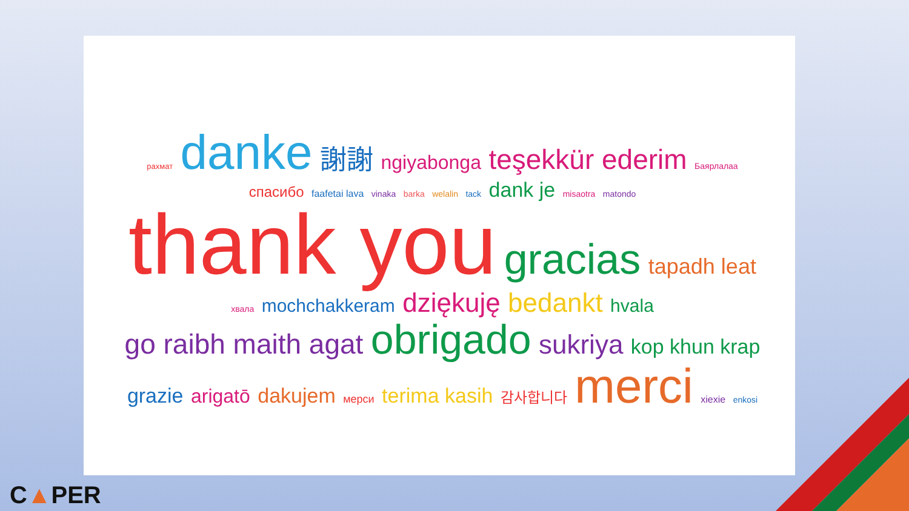рахмат danke 謝謝 ngiyabonga teşekkür ederim Баярлалаа спасибо faafetai lava vinaka barka welalin tack dank je misaotra matondo thank you gracias tapadh leat хвала mochchakkeram dziękuję bedankt hvala go raibh maith agat obrigado sukriya kop khun krap grazie arigatō dakujem мерси terima kasih 감사합니다 merci xiexie enkosi
C▲PER